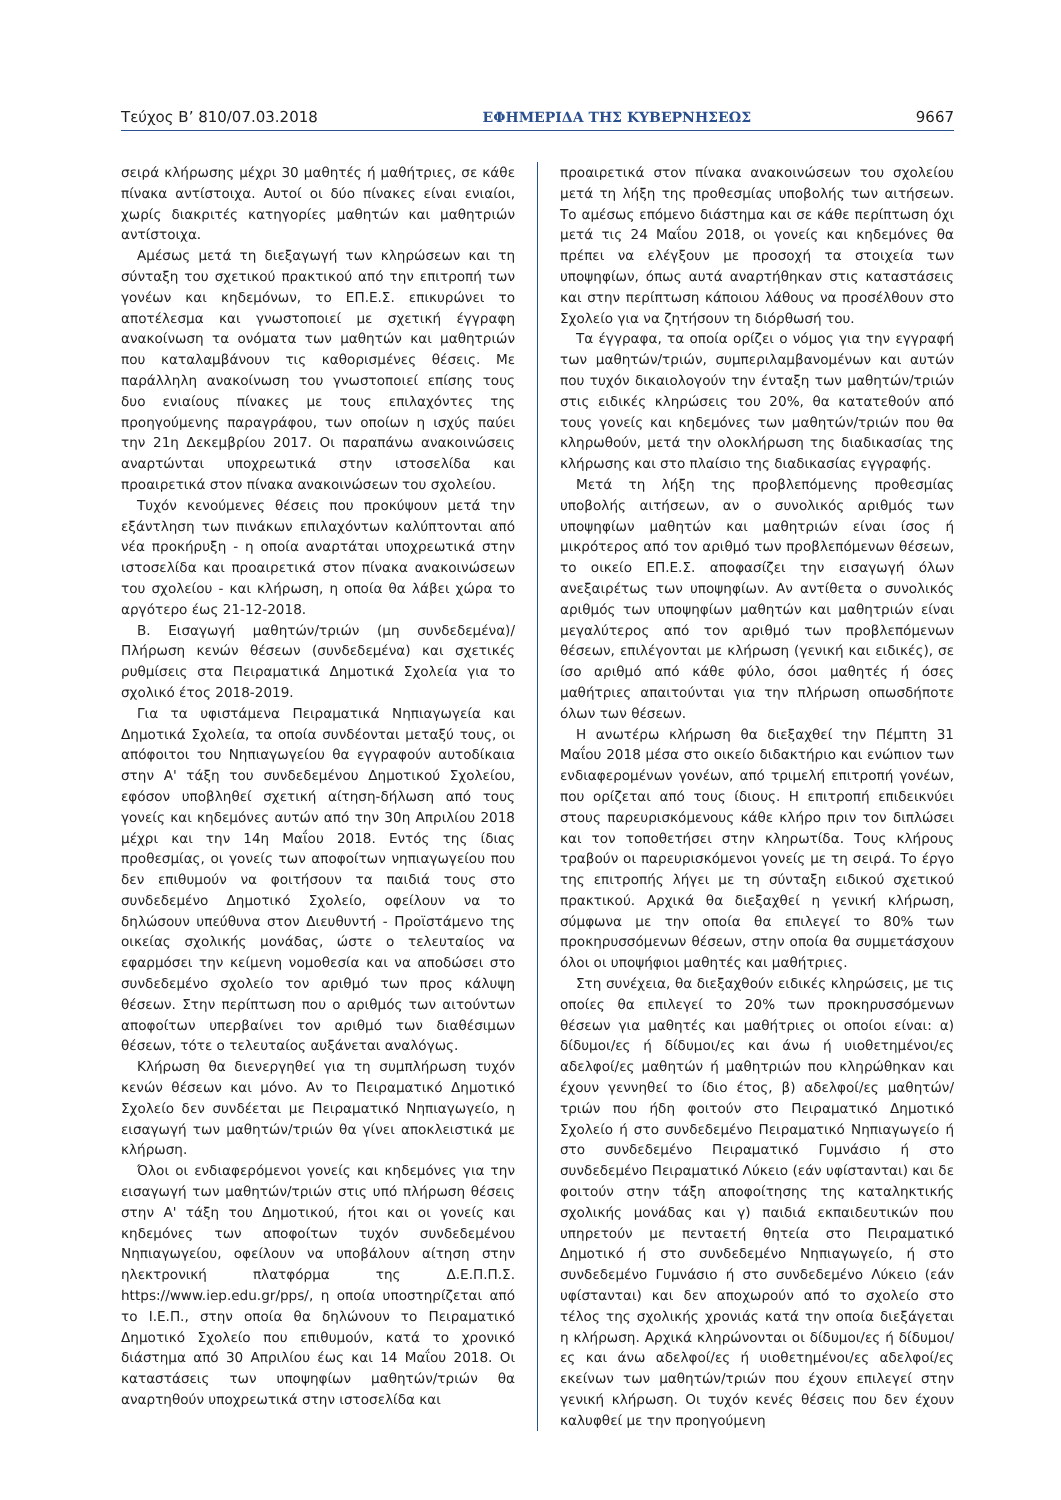Τεύχος Β’ 810/07.03.2018 ΕΦΗΜΕΡΙΔΑ ΤΗΣ ΚΥΒΕΡΝΗΣΕΩΣ 9667
σειρά κλήρωσης μέχρι 30 μαθητές ή μαθήτριες, σε κάθε πίνακα αντίστοιχα. Αυτοί οι δύο πίνακες είναι ενιαίοι, χωρίς διακριτές κατηγορίες μαθητών και μαθητριών αντίστοιχα.
Αμέσως μετά τη διεξαγωγή των κληρώσεων και τη σύνταξη του σχετικού πρακτικού από την επιτροπή των γονέων και κηδεμόνων, το ΕΠ.Ε.Σ. επικυρώνει το αποτέλεσμα και γνωστοποιεί με σχετική έγγραφη ανακοίνωση τα ονόματα των μαθητών και μαθητριών που καταλαμβάνουν τις καθορισμένες θέσεις. Με παράλληλη ανακοίνωση του γνωστοποιεί επίσης τους δυο ενιαίους πίνακες με τους επιλαχόντες της προηγούμενης παραγράφου, των οποίων η ισχύς παύει την 21η Δεκεμβρίου 2017. Οι παραπάνω ανακοινώσεις αναρτώνται υποχρεωτικά στην ιστοσελίδα και προαιρετικά στον πίνακα ανακοινώσεων του σχολείου.
Τυχόν κενούμενες θέσεις που προκύψουν μετά την εξάντληση των πινάκων επιλαχόντων καλύπτονται από νέα προκήρυξη - η οποία αναρτάται υποχρεωτικά στην ιστοσελίδα και προαιρετικά στον πίνακα ανακοινώσεων του σχολείου - και κλήρωση, η οποία θα λάβει χώρα το αργότερο έως 21-12-2018.
Β. Εισαγωγή μαθητών/τριών (μη συνδεδεμένα)/Πλήρωση κενών θέσεων (συνδεδεμένα) και σχετικές ρυθμίσεις στα Πειραματικά Δημοτικά Σχολεία για το σχολικό έτος 2018-2019.
Για τα υφιστάμενα Πειραματικά Νηπιαγωγεία και Δημοτικά Σχολεία, τα οποία συνδέονται μεταξύ τους, οι απόφοιτοι του Νηπιαγωγείου θα εγγραφούν αυτοδίκαια στην Α' τάξη του συνδεδεμένου Δημοτικού Σχολείου, εφόσον υποβληθεί σχετική αίτηση-δήλωση από τους γονείς και κηδεμόνες αυτών από την 30η Απριλίου 2018 μέχρι και την 14η Μαΐου 2018. Εντός της ίδιας προθεσμίας, οι γονείς των αποφοίτων νηπιαγωγείου που δεν επιθυμούν να φοιτήσουν τα παιδιά τους στο συνδεδεμένο Δημοτικό Σχολείο, οφείλουν να το δηλώσουν υπεύθυνα στον Διευθυντή - Προϊστάμενο της οικείας σχολικής μονάδας, ώστε ο τελευταίος να εφαρμόσει την κείμενη νομοθεσία και να αποδώσει στο συνδεδεμένο σχολείο τον αριθμό των προς κάλυψη θέσεων. Στην περίπτωση που ο αριθμός των αιτούντων αποφοίτων υπερβαίνει τον αριθμό των διαθέσιμων θέσεων, τότε ο τελευταίος αυξάνεται αναλόγως.
Κλήρωση θα διενεργηθεί για τη συμπλήρωση τυχόν κενών θέσεων και μόνο. Αν το Πειραματικό Δημοτικό Σχολείο δεν συνδέεται με Πειραματικό Νηπιαγωγείο, η εισαγωγή των μαθητών/τριών θα γίνει αποκλειστικά με κλήρωση.
Όλοι οι ενδιαφερόμενοι γονείς και κηδεμόνες για την εισαγωγή των μαθητών/τριών στις υπό πλήρωση θέσεις στην Α' τάξη του Δημοτικού, ήτοι και οι γονείς και κηδεμόνες των αποφοίτων τυχόν συνδεδεμένου Νηπιαγωγείου, οφείλουν να υποβάλουν αίτηση στην ηλεκτρονική πλατφόρμα της Δ.Ε.Π.Π.Σ. https://www.iep.edu.gr/pps/, η οποία υποστηρίζεται από το Ι.Ε.Π., στην οποία θα δηλώνουν το Πειραματικό Δημοτικό Σχολείο που επιθυμούν, κατά το χρονικό διάστημα από 30 Απριλίου έως και 14 Μαΐου 2018. Οι καταστάσεις των υποψηφίων μαθητών/τριών θα αναρτηθούν υποχρεωτικά στην ιστοσελίδα και
προαιρετικά στον πίνακα ανακοινώσεων του σχολείου μετά τη λήξη της προθεσμίας υποβολής των αιτήσεων. Το αμέσως επόμενο διάστημα και σε κάθε περίπτωση όχι μετά τις 24 Μαΐου 2018, οι γονείς και κηδεμόνες θα πρέπει να ελέγξουν με προσοχή τα στοιχεία των υποψηφίων, όπως αυτά αναρτήθηκαν στις καταστάσεις και στην περίπτωση κάποιου λάθους να προσέλθουν στο Σχολείο για να ζητήσουν τη διόρθωσή του.
Τα έγγραφα, τα οποία ορίζει ο νόμος για την εγγραφή των μαθητών/τριών, συμπεριλαμβανομένων και αυτών που τυχόν δικαιολογούν την ένταξη των μαθητών/τριών στις ειδικές κληρώσεις του 20%, θα κατατεθούν από τους γονείς και κηδεμόνες των μαθητών/τριών που θα κληρωθούν, μετά την ολοκλήρωση της διαδικασίας της κλήρωσης και στο πλαίσιο της διαδικασίας εγγραφής.
Μετά τη λήξη της προβλεπόμενης προθεσμίας υποβολής αιτήσεων, αν ο συνολικός αριθμός των υποψηφίων μαθητών και μαθητριών είναι ίσος ή μικρότερος από τον αριθμό των προβλεπόμενων θέσεων, το οικείο ΕΠ.Ε.Σ. αποφασίζει την εισαγωγή όλων ανεξαιρέτως των υποψηφίων. Αν αντίθετα ο συνολικός αριθμός των υποψηφίων μαθητών και μαθητριών είναι μεγαλύτερος από τον αριθμό των προβλεπόμενων θέσεων, επιλέγονται με κλήρωση (γενική και ειδικές), σε ίσο αριθμό από κάθε φύλο, όσοι μαθητές ή όσες μαθήτριες απαιτούνται για την πλήρωση οπωσδήποτε όλων των θέσεων.
Η ανωτέρω κλήρωση θα διεξαχθεί την Πέμπτη 31 Μαΐου 2018 μέσα στο οικείο διδακτήριο και ενώπιον των ενδιαφερομένων γονέων, από τριμελή επιτροπή γονέων, που ορίζεται από τους ίδιους. Η επιτροπή επιδεικνύει στους παρευρισκόμενους κάθε κλήρο πριν τον διπλώσει και τον τοποθετήσει στην κληρωτίδα. Τους κλήρους τραβούν οι παρευρισκόμενοι γονείς με τη σειρά. Το έργο της επιτροπής λήγει με τη σύνταξη ειδικού σχετικού πρακτικού. Αρχικά θα διεξαχθεί η γενική κλήρωση, σύμφωνα με την οποία θα επιλεγεί το 80% των προκηρυσσόμενων θέσεων, στην οποία θα συμμετάσχουν όλοι οι υποψήφιοι μαθητές και μαθήτριες.
Στη συνέχεια, θα διεξαχθούν ειδικές κληρώσεις, με τις οποίες θα επιλεγεί το 20% των προκηρυσσόμενων θέσεων για μαθητές και μαθήτριες οι οποίοι είναι: α) δίδυμοι/ες ή δίδυμοι/ες και άνω ή υιοθετημένοι/ες αδελφοί/ες μαθητών ή μαθητριών που κληρώθηκαν και έχουν γεννηθεί το ίδιο έτος, β) αδελφοί/ες μαθητών/τριών που ήδη φοιτούν στο Πειραματικό Δημοτικό Σχολείο ή στο συνδεδεμένο Πειραματικό Νηπιαγωγείο ή στο συνδεδεμένο Πειραματικό Γυμνάσιο ή στο συνδεδεμένο Πειραματικό Λύκειο (εάν υφίστανται) και δε φοιτούν στην τάξη αποφοίτησης της καταληκτικής σχολικής μονάδας και γ) παιδιά εκπαιδευτικών που υπηρετούν με πενταετή θητεία στο Πειραματικό Δημοτικό ή στο συνδεδεμένο Νηπιαγωγείο, ή στο συνδεδεμένο Γυμνάσιο ή στο συνδεδεμένο Λύκειο (εάν υφίστανται) και δεν αποχωρούν από το σχολείο στο τέλος της σχολικής χρονιάς κατά την οποία διεξάγεται η κλήρωση. Αρχικά κληρώνονται οι δίδυμοι/ες ή δίδυμοι/ες και άνω αδελφοί/ες ή υιοθετημένοι/ες αδελφοί/ες εκείνων των μαθητών/τριών που έχουν επιλεγεί στην γενική κλήρωση. Οι τυχόν κενές θέσεις που δεν έχουν καλυφθεί με την προηγούμενη